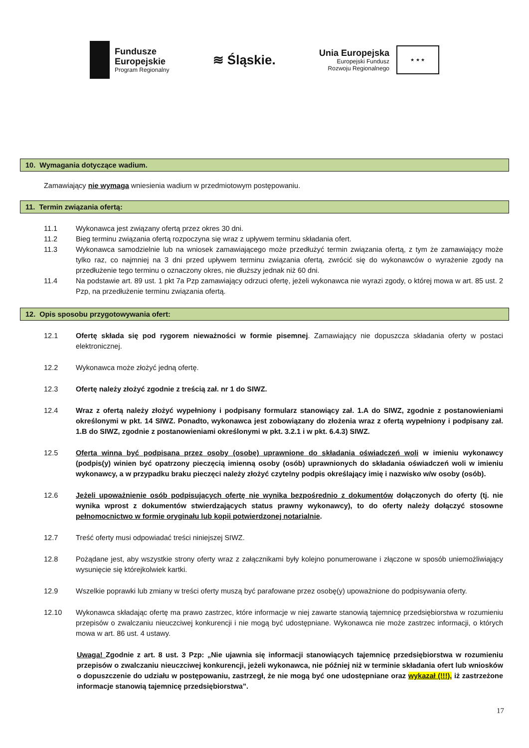Fundusze
Europejskie
Program Regionalny
≋ Śląskie.
Unia Europejska
Europejski Fundusz
Rozwoju Regionalnego
★ ★ ★
10. Wymagania dotyczące wadium.
Zamawiający nie wymaga wniesienia wadium w przedmiotowym postępowaniu.
11. Termin związania ofertą:
11.1 Wykonawca jest związany ofertą przez okres 30 dni.
11.2 Bieg terminu związania ofertą rozpoczyna się wraz z upływem terminu składania ofert.
11.3 Wykonawca samodzielnie lub na wniosek zamawiającego może przedłużyć termin związania ofertą, z tym że zamawiający może tylko raz, co najmniej na 3 dni przed upływem terminu związania ofertą, zwrócić się do wykonawców o wyrażenie zgody na przedłużenie tego terminu o oznaczony okres, nie dłuższy jednak niż 60 dni.
11.4 Na podstawie art. 89 ust. 1 pkt 7a Pzp zamawiający odrzuci ofertę, jeżeli wykonawca nie wyrazi zgody, o której mowa w art. 85 ust. 2 Pzp, na przedłużenie terminu związania ofertą.
12. Opis sposobu przygotowywania ofert:
12.1 Ofertę składa się pod rygorem nieważności w formie pisemnej. Zamawiający nie dopuszcza składania oferty w postaci elektronicznej.
12.2 Wykonawca może złożyć jedną ofertę.
12.3 Ofertę należy złożyć zgodnie z treścią zał. nr 1 do SIWZ.
12.4 Wraz z ofertą należy złożyć wypełniony i podpisany formularz stanowiący zał. 1.A do SIWZ, zgodnie z postanowieniami określonymi w pkt. 14 SIWZ. Ponadto, wykonawca jest zobowiązany do złożenia wraz z ofertą wypełniony i podpisany zał. 1.B do SIWZ, zgodnie z postanowieniami określonymi w pkt. 3.2.1 i w pkt. 6.4.3) SIWZ.
12.5 Oferta winna być podpisana przez osoby (osobę) uprawnione do składania oświadczeń woli w imieniu wykonawcy (podpis(y) winien być opatrzony pieczęcią imienną osoby (osób) uprawnionych do składania oświadczeń woli w imieniu wykonawcy, a w przypadku braku pieczęci należy złożyć czytelny podpis określający imię i nazwisko w/w osoby (osób).
12.6 Jeżeli upoważnienie osób podpisujących ofertę nie wynika bezpośrednio z dokumentów dołączonych do oferty (tj. nie wynika wprost z dokumentów stwierdzających status prawny wykonawcy), to do oferty należy dołączyć stosowne pełnomocnictwo w formie oryginału lub kopii potwierdzonej notarialnie.
12.7 Treść oferty musi odpowiadać treści niniejszej SIWZ.
12.8 Pożądane jest, aby wszystkie strony oferty wraz z załącznikami były kolejno ponumerowane i złączone w sposób uniemożliwiający wysunięcie się którejkolwiek kartki.
12.9 Wszelkie poprawki lub zmiany w treści oferty muszą być parafowane przez osobę(y) upoważnione do podpisywania oferty.
12.10 Wykonawca składając ofertę ma prawo zastrzec, które informacje w niej zawarte stanowią tajemnicę przedsiębiorstwa w rozumieniu przepisów o zwalczaniu nieuczciwej konkurencji i nie mogą być udostępniane. Wykonawca nie może zastrzec informacji, o których mowa w art. 86 ust. 4 ustawy.
Uwaga! Zgodnie z art. 8 ust. 3 Pzp: „Nie ujawnia się informacji stanowiących tajemnicę przedsiębiorstwa w rozumieniu przepisów o zwalczaniu nieuczciwej konkurencji, jeżeli wykonawca, nie później niż w terminie składania ofert lub wniosków o dopuszczenie do udziału w postępowaniu, zastrzegł, że nie mogą być one udostępniane oraz wykazał (!!!), iż zastrzeżone informacje stanowią tajemnicę przedsiębiorstwa”.
17